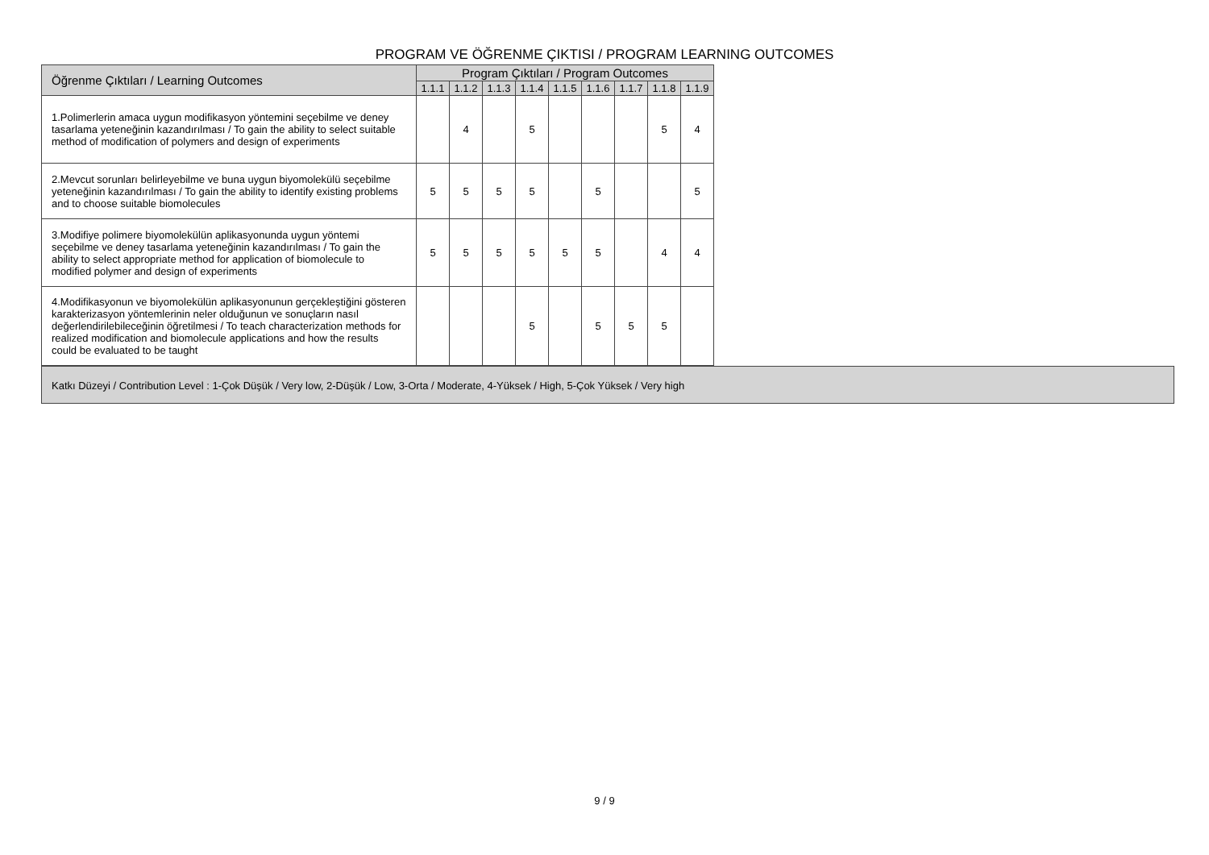PROGRAM VE ÖĞRENME ÇIKTISI / PROGRAM LEARNING OUTCOMES
| Öğrenme Çıktıları / Learning Outcomes | Program Çıktıları / Program Outcomes | | | | | | | | |
| --- | --- | --- | --- | --- | --- | --- | --- | --- | --- |
| | 1.1.1 | 1.1.2 | 1.1.3 | 1.1.4 | 1.1.5 | 1.1.6 | 1.1.7 | 1.1.8 | 1.1.9 |
| 1.Polimerlerin amaca uygun modifikasyon yöntemini seçebilme ve deney tasarlama yeteneğinin kazandırılması / To gain the ability to select suitable method of modification of polymers and design of experiments | | 4 | | 5 | | | | 5 | 4 |
| 2.Mevcut sorunları belirleyebilme ve buna uygun biyomolekülü seçebilme yeteneğinin kazandırılması / To gain the ability to identify existing problems and to choose suitable biomolecules | 5 | 5 | 5 | 5 | | 5 | | | 5 |
| 3.Modifiye polimere biyomolekülün aplikasyonunda uygun yöntemi seçebilme ve deney tasarlama yeteneğinin kazandırılması / To gain the ability to select appropriate method for application of biomolecule to modified polymer and design of experiments | 5 | 5 | 5 | 5 | 5 | 5 | | 4 | 4 |
| 4.Modifikasyonun ve biyomolekülün aplikasyonunun gerçekleştiğini gösteren karakterizasyon yöntemlerinin neler olduğunun ve sonuçların nasıl değerlendirilebileceğinin öğretilmesi / To teach characterization methods for realized modification and biomolecule applications and how the results could be evaluated to be taught | | | | 5 | | 5 | 5 | 5 | |
Katkı Düzeyi / Contribution Level : 1-Çok Düşük / Very low, 2-Düşük / Low, 3-Orta / Moderate, 4-Yüksek / High, 5-Çok Yüksek / Very high
9 / 9